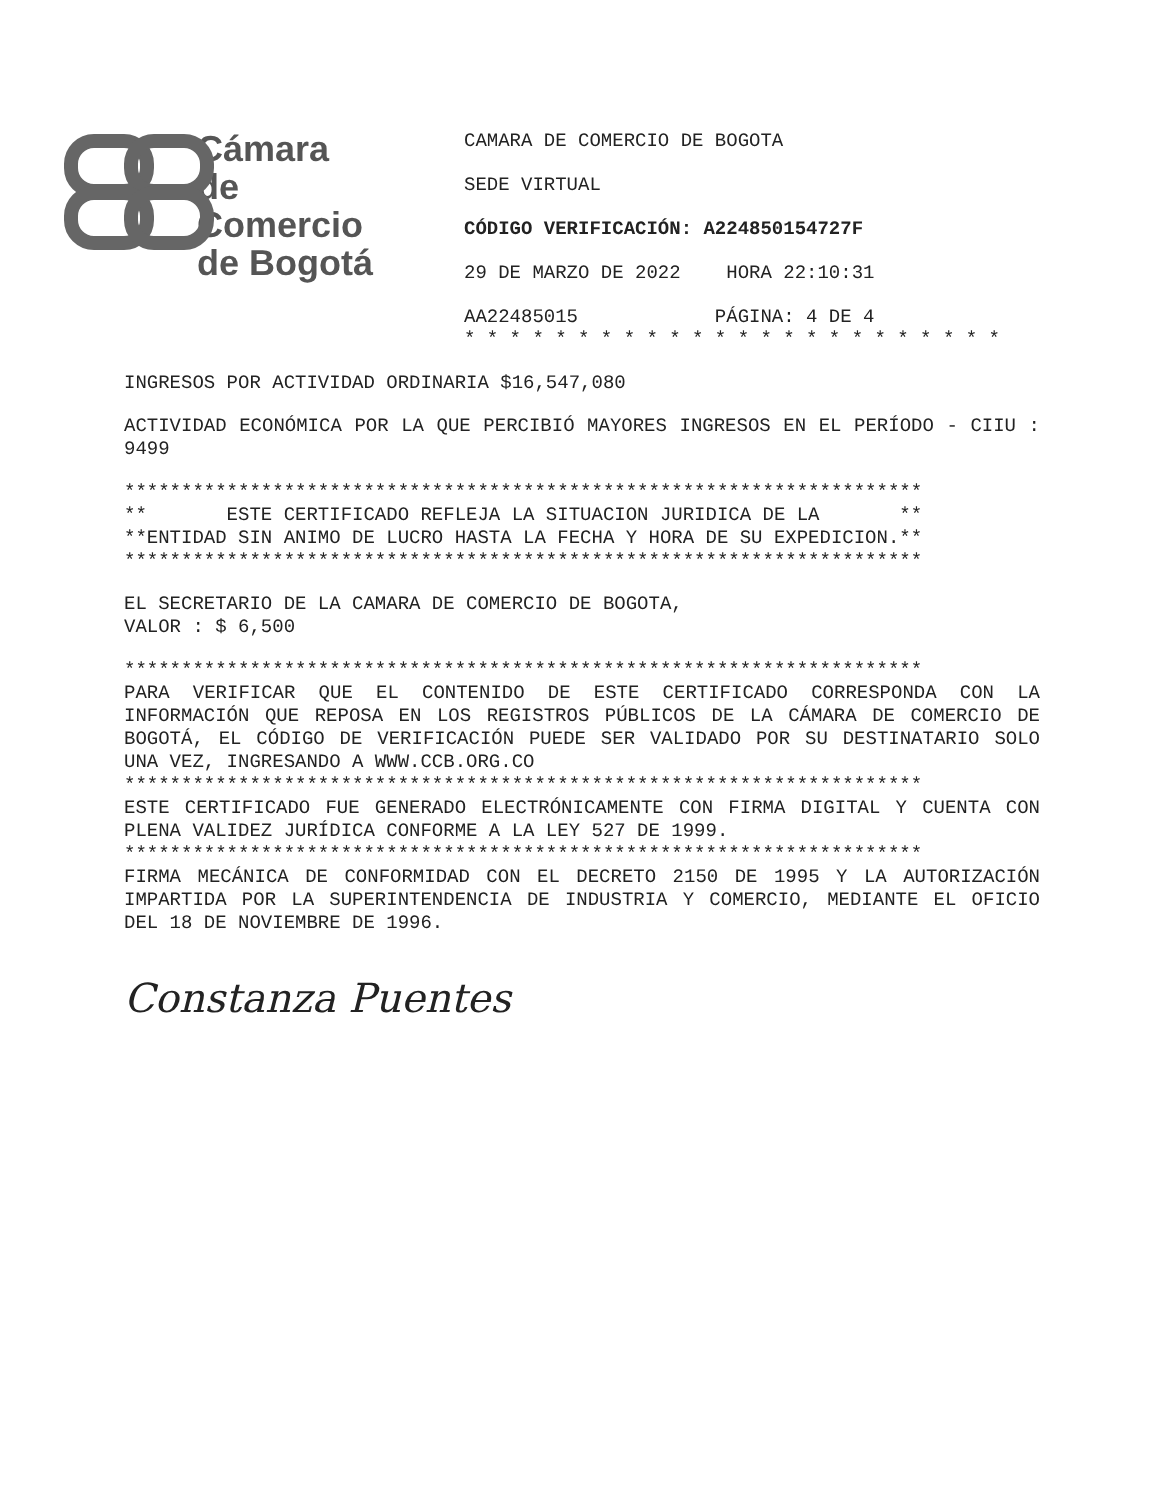Cámara
de Comercio
de Bogotá
CAMARA DE COMERCIO DE BOGOTA
SEDE VIRTUAL
CÓDIGO VERIFICACIÓN: A224850154727F
29 DE MARZO DE 2022 HORA 22:10:31
AA22485015 PÁGINA: 4 DE 4
* * * * * * * * * * * * * * * * * * * * * * * *
INGRESOS POR ACTIVIDAD ORDINARIA $16,547,080
ACTIVIDAD ECONÓMICA POR LA QUE PERCIBIÓ MAYORES INGRESOS EN EL PERÍODO - CIIU : 9499
********************************************************************** ** ESTE CERTIFICADO REFLEJA LA SITUACION JURIDICA DE LA ** **ENTIDAD SIN ANIMO DE LUCRO HASTA LA FECHA Y HORA DE SU EXPEDICION.** **********************************************************************
EL SECRETARIO DE LA CAMARA DE COMERCIO DE BOGOTA, VALOR : $ 6,500
**********************************************************************
PARA VERIFICAR QUE EL CONTENIDO DE ESTE CERTIFICADO CORRESPONDA CON LA INFORMACIÓN QUE REPOSA EN LOS REGISTROS PÚBLICOS DE LA CÁMARA DE COMERCIO DE BOGOTÁ, EL CÓDIGO DE VERIFICACIÓN PUEDE SER VALIDADO POR SU DESTINATARIO SOLO UNA VEZ, INGRESANDO A WWW.CCB.ORG.CO
**********************************************************************
ESTE CERTIFICADO FUE GENERADO ELECTRÓNICAMENTE CON FIRMA DIGITAL Y CUENTA CON PLENA VALIDEZ JURÍDICA CONFORME A LA LEY 527 DE 1999.
**********************************************************************
FIRMA MECÁNICA DE CONFORMIDAD CON EL DECRETO 2150 DE 1995 Y LA AUTORIZACIÓN IMPARTIDA POR LA SUPERINTENDENCIA DE INDUSTRIA Y COMERCIO, MEDIANTE EL OFICIO DEL 18 DE NOVIEMBRE DE 1996.
Constanza Puentes